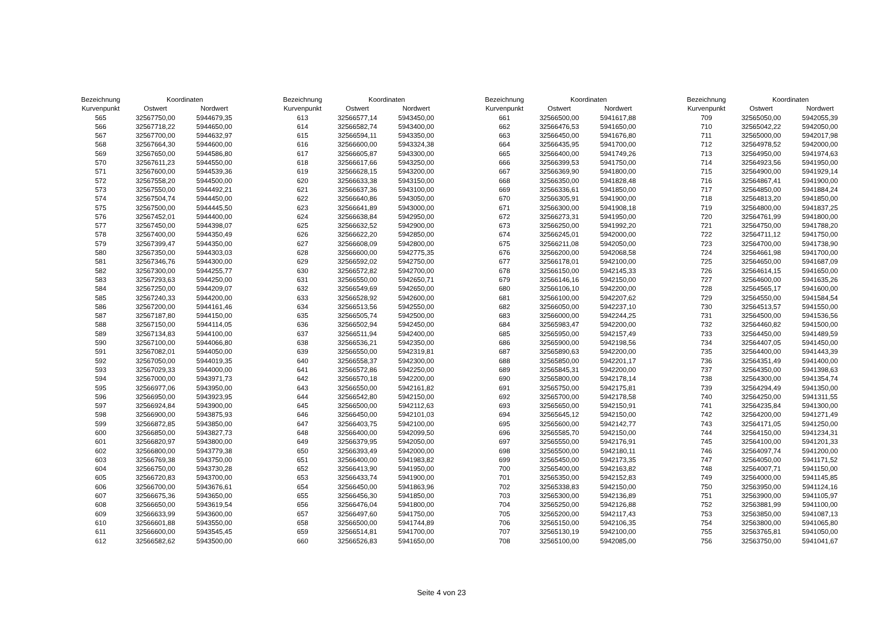| Bezeichnung | Koordinaten | |
| --- | --- | --- |
| Kurvenpunkt | Ostwert | Nordwert |
| 565 | 32567750,00 | 5944679,35 |
| 566 | 32567718,22 | 5944650,00 |
| 567 | 32567700,00 | 5944632,97 |
| 568 | 32567664,30 | 5944600,00 |
| 569 | 32567650,00 | 5944586,80 |
| 570 | 32567611,23 | 5944550,00 |
| 571 | 32567600,00 | 5944539,36 |
| 572 | 32567558,20 | 5944500,00 |
| 573 | 32567550,00 | 5944492,21 |
| 574 | 32567504,74 | 5944450,00 |
| 575 | 32567500,00 | 5944445,50 |
| 576 | 32567452,01 | 5944400,00 |
| 577 | 32567450,00 | 5944398,07 |
| 578 | 32567400,00 | 5944350,49 |
| 579 | 32567399,47 | 5944350,00 |
| 580 | 32567350,00 | 5944303,03 |
| 581 | 32567346,76 | 5944300,00 |
| 582 | 32567300,00 | 5944255,77 |
| 583 | 32567293,63 | 5944250,00 |
| 584 | 32567250,00 | 5944209,07 |
| 585 | 32567240,33 | 5944200,00 |
| 586 | 32567200,00 | 5944161,46 |
| 587 | 32567187,80 | 5944150,00 |
| 588 | 32567150,00 | 5944114,05 |
| 589 | 32567134,83 | 5944100,00 |
| 590 | 32567100,00 | 5944066,80 |
| 591 | 32567082,01 | 5944050,00 |
| 592 | 32567050,00 | 5944019,35 |
| 593 | 32567029,33 | 5944000,00 |
| 594 | 32567000,00 | 5943971,73 |
| 595 | 32566977,06 | 5943950,00 |
| 596 | 32566950,00 | 5943923,95 |
| 597 | 32566924,84 | 5943900,00 |
| 598 | 32566900,00 | 5943875,93 |
| 599 | 32566872,85 | 5943850,00 |
| 600 | 32566850,00 | 5943827,73 |
| 601 | 32566820,97 | 5943800,00 |
| 602 | 32566800,00 | 5943779,38 |
| 603 | 32566769,38 | 5943750,00 |
| 604 | 32566750,00 | 5943730,28 |
| 605 | 32566720,83 | 5943700,00 |
| 606 | 32566700,00 | 5943676,61 |
| 607 | 32566675,36 | 5943650,00 |
| 608 | 32566650,00 | 5943619,54 |
| 609 | 32566633,99 | 5943600,00 |
| 610 | 32566601,88 | 5943550,00 |
| 611 | 32566600,00 | 5943545,45 |
| 612 | 32566582,62 | 5943500,00 |
| Bezeichnung | Koordinaten | |
| --- | --- | --- |
| Kurvenpunkt | Ostwert | Nordwert |
| 613 | 32566577,14 | 5943450,00 |
| 614 | 32566582,74 | 5943400,00 |
| 615 | 32566594,11 | 5943350,00 |
| 616 | 32566600,00 | 5943324,38 |
| 617 | 32566605,87 | 5943300,00 |
| 618 | 32566617,66 | 5943250,00 |
| 619 | 32566628,15 | 5943200,00 |
| 620 | 32566633,38 | 5943150,00 |
| 621 | 32566637,36 | 5943100,00 |
| 622 | 32566640,86 | 5943050,00 |
| 623 | 32566641,89 | 5943000,00 |
| 624 | 32566638,84 | 5942950,00 |
| 625 | 32566632,52 | 5942900,00 |
| 626 | 32566622,20 | 5942850,00 |
| 627 | 32566608,09 | 5942800,00 |
| 628 | 32566600,00 | 5942775,35 |
| 629 | 32566592,02 | 5942750,00 |
| 630 | 32566572,82 | 5942700,00 |
| 631 | 32566550,00 | 5942650,71 |
| 632 | 32566549,69 | 5942650,00 |
| 633 | 32566528,92 | 5942600,00 |
| 634 | 32566513,56 | 5942550,00 |
| 635 | 32566505,74 | 5942500,00 |
| 636 | 32566502,94 | 5942450,00 |
| 637 | 32566511,94 | 5942400,00 |
| 638 | 32566536,21 | 5942350,00 |
| 639 | 32566550,00 | 5942319,81 |
| 640 | 32566558,37 | 5942300,00 |
| 641 | 32566572,86 | 5942250,00 |
| 642 | 32566570,18 | 5942200,00 |
| 643 | 32566550,00 | 5942161,82 |
| 644 | 32566542,80 | 5942150,00 |
| 645 | 32566500,00 | 5942112,63 |
| 646 | 32566450,00 | 5942101,03 |
| 647 | 32566403,75 | 5942100,00 |
| 648 | 32566400,00 | 5942099,50 |
| 649 | 32566379,95 | 5942050,00 |
| 650 | 32566393,49 | 5942000,00 |
| 651 | 32566400,00 | 5941983,82 |
| 652 | 32566413,90 | 5941950,00 |
| 653 | 32566433,74 | 5941900,00 |
| 654 | 32566450,00 | 5941863,96 |
| 655 | 32566456,30 | 5941850,00 |
| 656 | 32566476,04 | 5941800,00 |
| 657 | 32566497,60 | 5941750,00 |
| 658 | 32566500,00 | 5941744,89 |
| 659 | 32566514,81 | 5941700,00 |
| 660 | 32566526,83 | 5941650,00 |
| Bezeichnung | Koordinaten | |
| --- | --- | --- |
| Kurvenpunkt | Ostwert | Nordwert |
| 661 | 32566500,00 | 5941617,88 |
| 662 | 32566476,53 | 5941650,00 |
| 663 | 32566450,00 | 5941676,80 |
| 664 | 32566435,95 | 5941700,00 |
| 665 | 32566400,00 | 5941749,26 |
| 666 | 32566399,53 | 5941750,00 |
| 667 | 32566369,90 | 5941800,00 |
| 668 | 32566350,00 | 5941828,48 |
| 669 | 32566336,61 | 5941850,00 |
| 670 | 32566305,91 | 5941900,00 |
| 671 | 32566300,00 | 5941908,18 |
| 672 | 32566273,31 | 5941950,00 |
| 673 | 32566250,00 | 5941992,20 |
| 674 | 32566245,01 | 5942000,00 |
| 675 | 32566211,08 | 5942050,00 |
| 676 | 32566200,00 | 5942068,58 |
| 677 | 32566178,01 | 5942100,00 |
| 678 | 32566150,00 | 5942145,33 |
| 679 | 32566146,16 | 5942150,00 |
| 680 | 32566106,10 | 5942200,00 |
| 681 | 32566100,00 | 5942207,62 |
| 682 | 32566050,00 | 5942237,10 |
| 683 | 32566000,00 | 5942244,25 |
| 684 | 32565983,47 | 5942200,00 |
| 685 | 32565950,00 | 5942157,49 |
| 686 | 32565900,00 | 5942198,56 |
| 687 | 32565890,63 | 5942200,00 |
| 688 | 32565850,00 | 5942201,17 |
| 689 | 32565845,31 | 5942200,00 |
| 690 | 32565800,00 | 5942178,14 |
| 691 | 32565750,00 | 5942175,81 |
| 692 | 32565700,00 | 5942178,58 |
| 693 | 32565650,00 | 5942150,91 |
| 694 | 32565645,12 | 5942150,00 |
| 695 | 32565600,00 | 5942142,77 |
| 696 | 32565585,70 | 5942150,00 |
| 697 | 32565550,00 | 5942176,91 |
| 698 | 32565500,00 | 5942180,11 |
| 699 | 32565450,00 | 5942173,35 |
| 700 | 32565400,00 | 5942163,82 |
| 701 | 32565350,00 | 5942152,83 |
| 702 | 32565338,83 | 5942150,00 |
| 703 | 32565300,00 | 5942136,89 |
| 704 | 32565250,00 | 5942126,88 |
| 705 | 32565200,00 | 5942117,43 |
| 706 | 32565150,00 | 5942106,35 |
| 707 | 32565130,19 | 5942100,00 |
| 708 | 32565100,00 | 5942085,00 |
| Bezeichnung | Koordinaten | |
| --- | --- | --- |
| Kurvenpunkt | Ostwert | Nordwert |
| 709 | 32565050,00 | 5942055,39 |
| 710 | 32565042,22 | 5942050,00 |
| 711 | 32565000,00 | 5942017,98 |
| 712 | 32564978,52 | 5942000,00 |
| 713 | 32564950,00 | 5941974,63 |
| 714 | 32564923,56 | 5941950,00 |
| 715 | 32564900,00 | 5941929,14 |
| 716 | 32564867,41 | 5941900,00 |
| 717 | 32564850,00 | 5941884,24 |
| 718 | 32564813,20 | 5941850,00 |
| 719 | 32564800,00 | 5941837,25 |
| 720 | 32564761,99 | 5941800,00 |
| 721 | 32564750,00 | 5941788,20 |
| 722 | 32564711,12 | 5941750,00 |
| 723 | 32564700,00 | 5941738,90 |
| 724 | 32564661,98 | 5941700,00 |
| 725 | 32564650,00 | 5941687,09 |
| 726 | 32564614,15 | 5941650,00 |
| 727 | 32564600,00 | 5941635,26 |
| 728 | 32564565,17 | 5941600,00 |
| 729 | 32564550,00 | 5941584,54 |
| 730 | 32564513,57 | 5941550,00 |
| 731 | 32564500,00 | 5941536,56 |
| 732 | 32564460,82 | 5941500,00 |
| 733 | 32564450,00 | 5941489,59 |
| 734 | 32564407,05 | 5941450,00 |
| 735 | 32564400,00 | 5941443,39 |
| 736 | 32564351,49 | 5941400,00 |
| 737 | 32564350,00 | 5941398,63 |
| 738 | 32564300,00 | 5941354,74 |
| 739 | 32564294,49 | 5941350,00 |
| 740 | 32564250,00 | 5941311,55 |
| 741 | 32564235,84 | 5941300,00 |
| 742 | 32564200,00 | 5941271,49 |
| 743 | 32564171,05 | 5941250,00 |
| 744 | 32564150,00 | 5941234,31 |
| 745 | 32564100,00 | 5941201,33 |
| 746 | 32564097,74 | 5941200,00 |
| 747 | 32564050,00 | 5941171,52 |
| 748 | 32564007,71 | 5941150,00 |
| 749 | 32564000,00 | 5941145,85 |
| 750 | 32563950,00 | 5941124,16 |
| 751 | 32563900,00 | 5941105,97 |
| 752 | 32563881,99 | 5941100,00 |
| 753 | 32563850,00 | 5941087,13 |
| 754 | 32563800,00 | 5941065,80 |
| 755 | 32563765,81 | 5941050,00 |
| 756 | 32563750,00 | 5941041,67 |
Seite 4 von 23